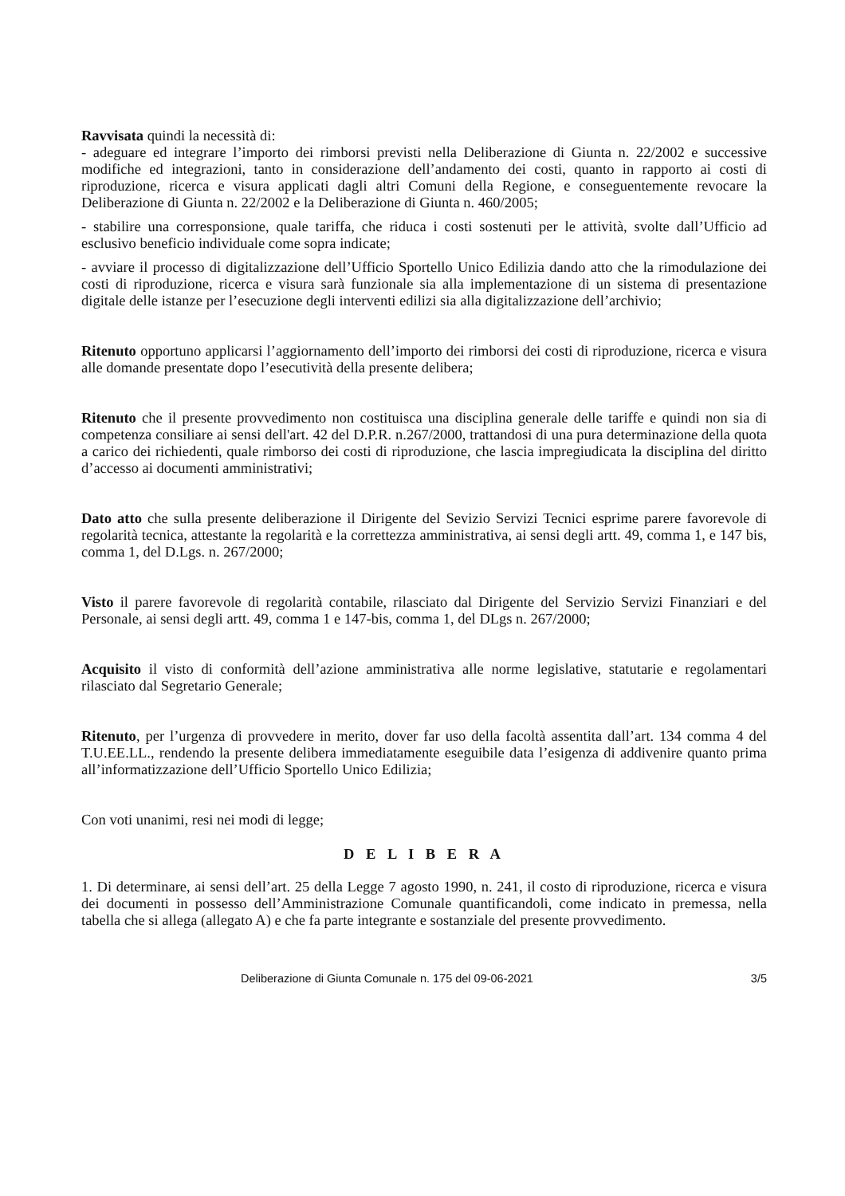Ravvisata quindi la necessità di:
- adeguare ed integrare l’importo dei rimborsi previsti nella Deliberazione di Giunta n. 22/2002 e successive modifiche ed integrazioni, tanto in considerazione dell’andamento dei costi, quanto in rapporto ai costi di riproduzione, ricerca e visura applicati dagli altri Comuni della Regione, e conseguentemente revocare la Deliberazione di Giunta n. 22/2002 e la Deliberazione di Giunta n. 460/2005;
- stabilire una corresponsione, quale tariffa, che riduca i costi sostenuti per le attività, svolte dall’Ufficio ad esclusivo beneficio individuale come sopra indicate;
- avviare il processo di digitalizzazione dell’Ufficio Sportello Unico Edilizia dando atto che la rimodulazione dei costi di riproduzione, ricerca e visura sarà funzionale sia alla implementazione di un sistema di presentazione digitale delle istanze per l’esecuzione degli interventi edilizi sia alla digitalizzazione dell’archivio;
Ritenuto opportuno applicarsi l’aggiornamento dell’importo dei rimborsi dei costi di riproduzione, ricerca e visura alle domande presentate dopo l’esecutività della presente delibera;
Ritenuto che il presente provvedimento non costituisca una disciplina generale delle tariffe e quindi non sia di competenza consiliare ai sensi dell'art. 42 del D.P.R. n.267/2000, trattandosi di una pura determinazione della quota a carico dei richiedenti, quale rimborso dei costi di riproduzione, che lascia impregiudicata la disciplina del diritto d’accesso ai documenti amministrativi;
Dato atto che sulla presente deliberazione il Dirigente del Sevizio Servizi Tecnici esprime parere favorevole di regolarità tecnica, attestante la regolarità e la correttezza amministrativa, ai sensi degli artt. 49, comma 1, e 147 bis, comma 1, del D.Lgs. n. 267/2000;
Visto il parere favorevole di regolarità contabile, rilasciato dal Dirigente del Servizio Servizi Finanziari e del Personale, ai sensi degli artt. 49, comma 1 e 147-bis, comma 1, del DLgs n. 267/2000;
Acquisito il visto di conformità dell’azione amministrativa alle norme legislative, statutarie e regolamentari rilasciato dal Segretario Generale;
Ritenuto, per l’urgenza di provvedere in merito, dover far uso della facoltà assentita dall’art. 134 comma 4 del T.U.EE.LL., rendendo la presente delibera immediatamente eseguibile data l’esigenza di addivenire quanto prima all’informatizzazione dell’Ufficio Sportello Unico Edilizia;
Con voti unanimi, resi nei modi di legge;
D E L I B E R A
1. Di determinare, ai sensi dell’art. 25 della Legge 7 agosto 1990, n. 241, il costo di riproduzione, ricerca e visura dei documenti in possesso dell’Amministrazione Comunale quantificandoli, come indicato in premessa, nella tabella che si allega (allegato A) e che fa parte integrante e sostanziale del presente provvedimento.
Deliberazione di Giunta Comunale n. 175 del 09-06-2021 3/5